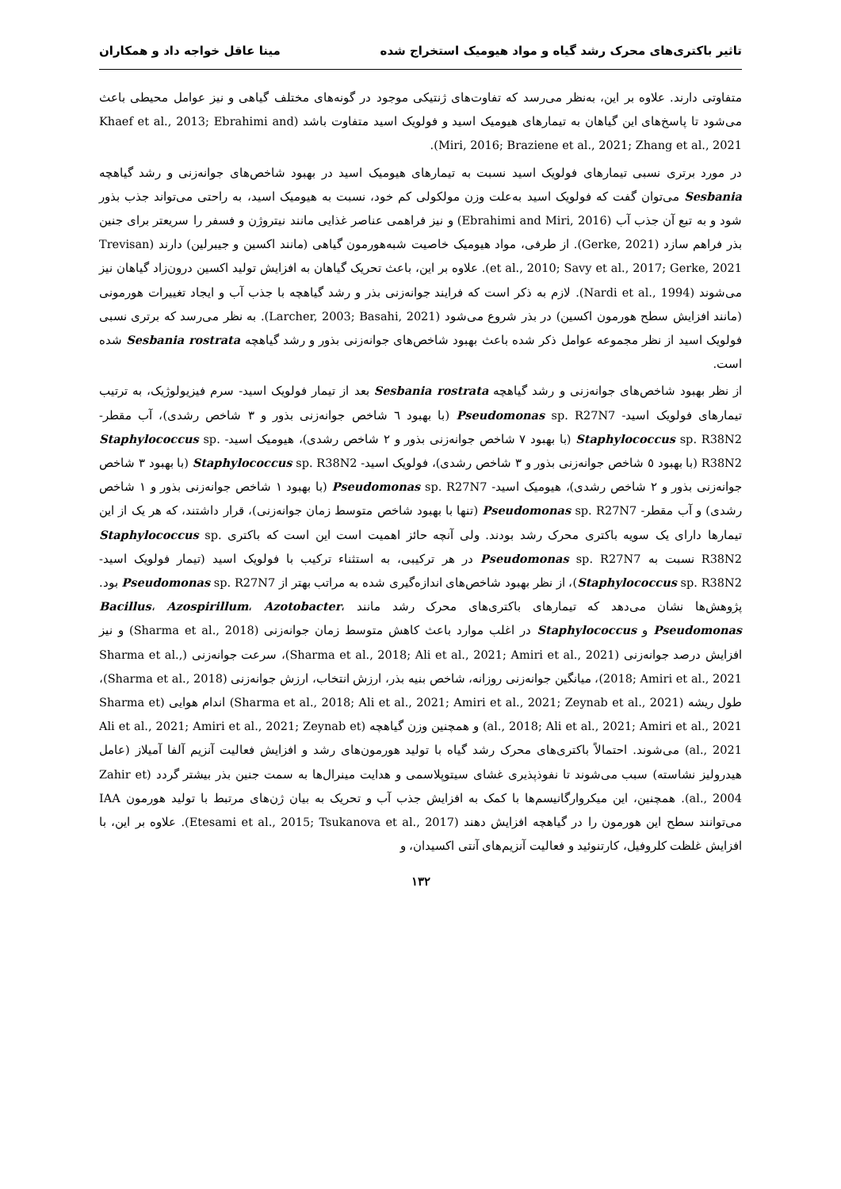تاثیر باکتری‌های محرک رشد گیاه و مواد هیومیک استخراج شده مینا عاقل خواجه داد و همکاران
متفاوتی دارند. علاوه بر این، به‌نظر می‌رسد که تفاوت‌های ژنتیکی موجود در گونه‌های مختلف گیاهی و نیز عوامل محیطی باعث می‌شود تا پاسخ‌های این گیاهان به تیمارهای هیومیک اسید و فولویک اسید متفاوت باشد (Khaef et al., 2013; Ebrahimi and Miri, 2016; Braziene et al., 2021; Zhang et al., 2021).
در مورد برتری نسبی تیمارهای فولویک اسید نسبت به تیمارهای هیومیک اسید در بهبود شاخص‌های جوانه‌زنی و رشد گیاهچه Sesbania می‌توان گفت که فولویک اسید به‌علت وزن مولکولی کم خود، نسبت به هیومیک اسید، به راحتی می‌تواند جذب بذور شود و به تبع آن جذب آب (Ebrahimi and Miri, 2016) و نیز فراهمی عناصر غذایی مانند نیتروژن و فسفر را سریعتر برای جنین بذر فراهم سازد (Gerke, 2021). از طرفی، مواد هیومیک خاصیت شبه‌هورمون گیاهی (مانند اکسین و جیبرلین) دارند (Trevisan et al., 2010; Savy et al., 2017; Gerke, 2021). علاوه بر این، باعث تحریک گیاهان به افزایش تولید اکسین درون‌زاد گیاهان نیز می‌شوند (Nardi et al., 1994). لازم به ذکر است که فرایند جوانه‌زنی بذر و رشد گیاهچه با جذب آب و ایجاد تغییرات هورمونی (مانند افزایش سطح هورمون اکسین) در بذر شروع می‌شود (Larcher, 2003; Basahi, 2021). به نظر می‌رسد که برتری نسبی فولویک اسید از نظر مجموعه عوامل ذکر شده باعث بهبود شاخص‌های جوانه‌زنی بذور و رشد گیاهچه Sesbania rostrata شده است.
از نظر بهبود شاخص‌های جوانه‌زنی و رشد گیاهچه Sesbania rostrata بعد از تیمار فولویک اسید- سرم فیزیولوژیک، به ترتیب تیمارهای فولویک اسید- Pseudomonas sp. R27N7 (با بهبود ٦ شاخص جوانه‌زنی بذور و ٣ شاخص رشدی)، آب مقطر- Staphylococcus sp. R38N2 (با بهبود ٧ شاخص جوانه‌زنی بذور و ٢ شاخص رشدی)، هیومیک اسید- Staphylococcus sp. R38N2 (با بهبود ٥ شاخص جوانه‌زنی بذور و ٣ شاخص رشدی)، فولویک اسید- Staphylococcus sp. R38N2 (با بهبود ٣ شاخص جوانه‌زنی بذور و ٢ شاخص رشدی)، هیومیک اسید- Pseudomonas sp. R27N7 (با بهبود ١ شاخص جوانه‌زنی بذور و ١ شاخص رشدی) و آب مقطر- Pseudomonas sp. R27N7 (تنها با بهبود شاخص متوسط زمان جوانه‌زنی)، قرار داشتند، که هر یک از این تیمارها دارای یک سویه باکتری محرک رشد بودند. ولی آنچه حائز اهمیت است این است که باکتری Staphylococcus sp. R38N2 نسبت به Pseudomonas sp. R27N7 در هر ترکیبی، به استثناء ترکیب با فولویک اسید (تیمار فولویک اسید- Staphylococcus sp. R38N2)، از نظر بهبود شاخص‌های اندازه‌گیری شده به مراتب بهتر از Pseudomonas sp. R27N7 بود. پژوهش‌ها نشان می‌دهد که تیمارهای باکتری‌های محرک رشد مانند Bacillus، Azospirillum، Azotobacter، Pseudomonas و Staphylococcus در اغلب موارد باعث کاهش متوسط زمان جوانه‌زنی (Sharma et al., 2018) و نیز افزایش درصد جوانه‌زنی (Sharma et al., 2018; Ali et al., 2021; Amiri et al., 2021)، سرعت جوانه‌زنی (Sharma et al., 2018; Amiri et al., 2021)، میانگین جوانه‌زنی روزانه، شاخص بنیه بذر، ارزش انتخاب، ارزش جوانه‌زنی (Sharma et al., 2018)، طول ریشه (Sharma et al., 2018; Ali et al., 2021; Amiri et al., 2021; Zeynab et al., 2021) اندام هوایی (Sharma et al., 2018; Ali et al., 2021; Amiri et al., 2021) و همچنین وزن گیاهچه (Ali et al., 2021; Amiri et al., 2021; Zeynab et al., 2021) می‌شوند. احتمالاً باکتری‌های محرک رشد گیاه با تولید هورمون‌های رشد و افزایش فعالیت آنزیم آلفا آمیلاز (عامل هیدرولیز نشاسته) سبب می‌شوند تا نفوذپذیری غشای سیتوپلاسمی و هدایت مینرال‌ها به سمت جنین بذر بیشتر گردد (Zahir et al., 2004). همچنین، این میکروارگانیسم‌ها با کمک به افزایش جذب آب و تحریک به بیان ژن‌های مرتبط با تولید هورمون IAA می‌توانند سطح این هورمون را در گیاهچه افزایش دهند (Etesami et al., 2015; Tsukanova et al., 2017). علاوه بر این، با افزایش غلظت کلروفیل، کارتنوئید و فعالیت آنزیم‌های آنتی اکسیدان، و
١٣٢